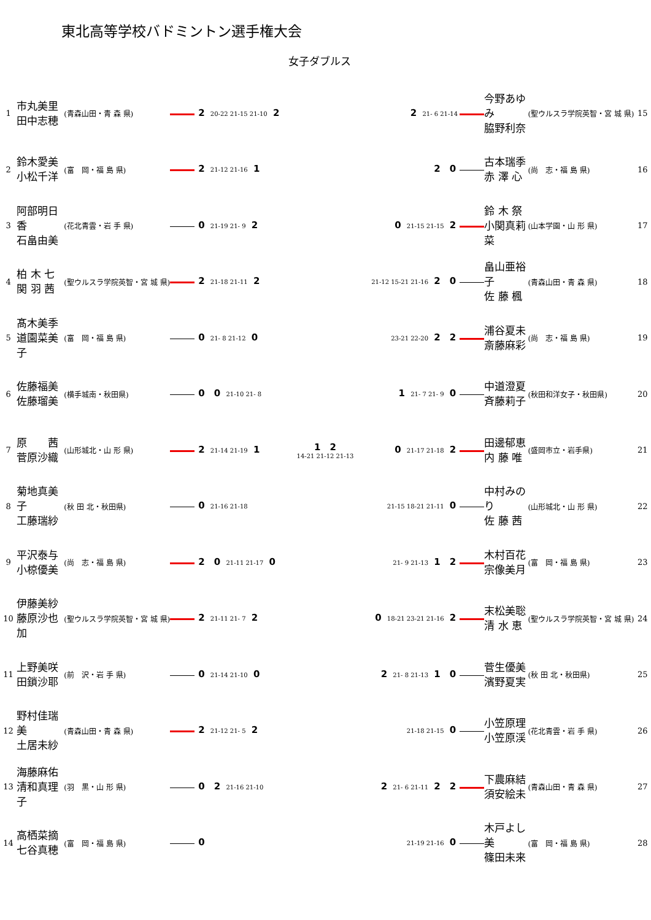東北高等学校バドミントン選手権大会
女子ダブルス
| 1 | 市丸美里 田中志穂 | (青森山田・青 森 県) | 2 20-22 21-15 21-10 2 |
| 2 | 鈴木愛美 小松千洋 | (富 岡・福 島 県) | 2 21-12 21-16 1 |
| 3 | 阿部明日香 石畠由美 | (花北青雲・岩 手 県) | 0 21-19 21- 9 2 |
| 4 | 柏 木 七 関 羽 茜 | (聖ウルスラ学院英智・宮 城 県) | 2 21-18 21-11 2 |
| 5 | 髙木美季 道園菜美子 | (富 岡・福 島 県) | 0 21- 8 21-12 0 |
| 6 | 佐藤福美 佐藤瑠美 | (横手城南・秋田県) | 0 0 21-10 21- 8 |
| 7 | 原 茜 菅原沙織 | (山形城北・山 形 県) | 2 21-14 21-19 1 |
| 8 | 菊地真美子 工藤瑞紗 | (秋 田 北・秋田県) | 0 21-16 21-18 |
| 9 | 平沢泰与 小椋優美 | (尚 志・福 島 県) | 2 0 21-11 21-17 0 |
| 10 | 伊藤美紗 藤原沙也加 | (聖ウルスラ学院英智・宮 城 県) | 2 21-11 21- 7 2 |
| 11 | 上野美咲 田鎖沙耶 | (前 沢・岩 手 県) | 0 21-14 21-10 0 |
| 12 | 野村佳瑞美 土居未紗 | (青森山田・青 森 県) | 2 21-12 21- 5 2 |
| 13 | 海藤麻佑 清和真理子 | (羽 黒・山 形 県) | 0 2 21-16 21-10 |
| 14 | 高栖菜摘 七谷真穂 | (富 岡・福 島 県) | 0 |
| 2 21- 6 21-14 | 今野あゆみ 脇野利奈 | (聖ウルスラ学院英智・宮 城 県) | 15 |
| 2 0 | 古本瑞季 赤 澤 心 | (尚 志・福 島 県) | 16 |
| 0 21-15 21-15 2 | 鈴 木 祭 小関真莉菜 | (山本学園・山 形 県) | 17 |
| 21-12 15-21 21-16 2 0 | 畠山亜裕子 佐 藤 楓 | (青森山田・青 森 県) | 18 |
| 23-21 22-20 2 2 | 浦谷夏未 斎藤麻彩 | (尚 志・福 島 県) | 19 |
| 1 21- 7 21- 9 0 | 中道澄夏 斉藤莉子 | (秋田和洋女子・秋田県) | 20 |
| 0 21-17 21-18 2 | 田邊郁恵 内 藤 唯 | (盛岡市立・岩手県) | 21 |
| 21-15 18-21 21-11 0 | 中村みのり 佐 藤 茜 | (山形城北・山 形 県) | 22 |
| 21- 9 21-13 1 2 | 木村百花 宗像美月 | (富 岡・福 島 県) | 23 |
| 0 18-21 23-21 21-16 2 | 末松美聡 清 水 恵 | (聖ウルスラ学院英智・宮 城 県) | 24 |
| 2 21- 8 21-13 1 0 | 菅生優美 濱野夏実 | (秋 田 北・秋田県) | 25 |
| 21-18 21-15 0 | 小笠原理 小笠原渓 | (花北青雲・岩 手 県) | 26 |
| 2 21- 6 21-11 2 2 | 下農麻結 須安絵未 | (青森山田・青 森 県) | 27 |
| 21-19 21-16 0 | 木戸よし美 篠田未来 | (富 岡・福 島 県) | 28 |
1 2
14-21 21-12 21-13